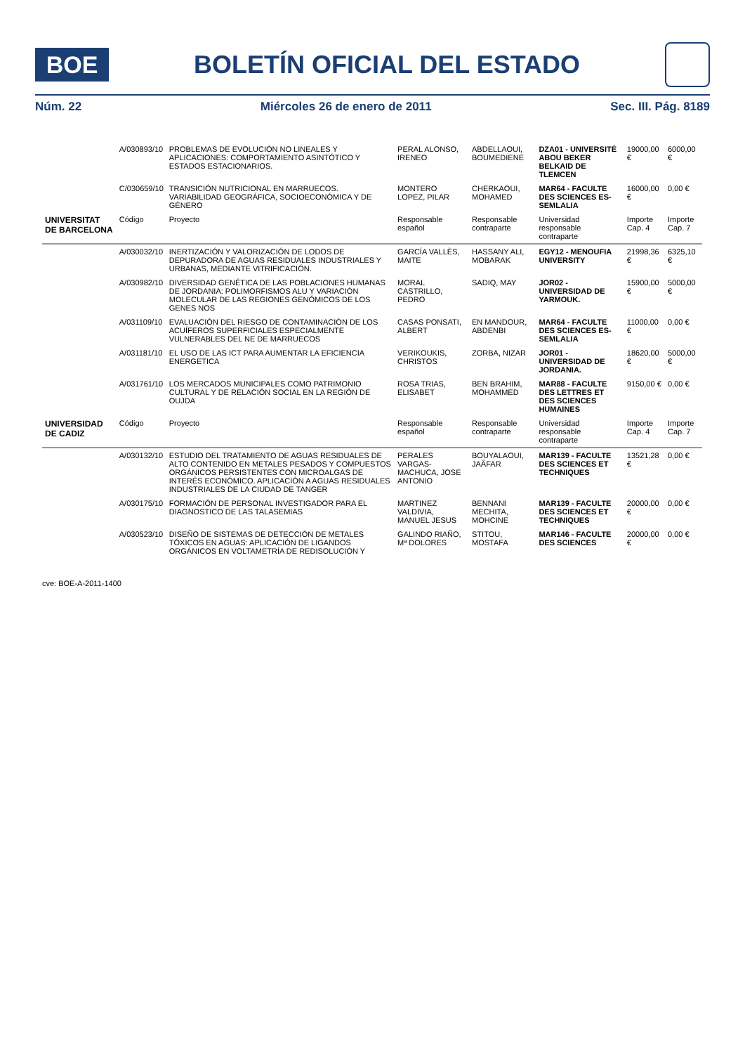BOE
BOLETÍN OFICIAL DEL ESTADO
Núm. 22 Miércoles 26 de enero de 2011 Sec. III. Pág. 8189
| | A/030893/10 | PROBLEMAS DE EVOLUCIÓN NO LINEALES Y APLICACIONES: COMPORTAMIENTO ASINTÓTICO Y ESTADOS ESTACIONARIOS. | PERAL ALONSO, IRENEO | ABDELLAOUI, BOUMEDIENE | DZA01 - UNIVERSITÉ ABOU BEKER BELKAID DE TLEMCEN | 19000,00 € | 6000,00 € |
| | C/030659/10 | TRANSICIÓN NUTRICIONAL EN MARRUECOS. VARIABILIDAD GEOGRÁFICA, SOCIOECONÓMICA Y DE GÉNERO | MONTERO LOPEZ, PILAR | CHERKAOUI, MOHAMED | MAR64 - FACULTE DES SCIENCES ES-SEMLALIA | 16000,00 € | 0,00 € |
| UNIVERSITAT DE BARCELONA | Código | Proyecto | Responsable español | Responsable contraparte | Universidad responsable contraparte | Importe Cap. 4 | Importe Cap. 7 |
| | A/030032/10 | INERTIZACIÓN Y VALORIZACIÓN DE LODOS DE DEPURADORA DE AGUAS RESIDUALES INDUSTRIALES Y URBANAS, MEDIANTE VITRIFICACIÓN. | GARCÍA VALLÈS, MAITE | HASSANY ALI, MOBARAK | EGY12 - MENOUFIA UNIVERSITY | 21998,36 € | 6325,10 € |
| | A/030982/10 | DIVERSIDAD GENÉTICA DE LAS POBLACIONES HUMANAS DE JORDANIA: POLIMORFISMOS ALU Y VARIACIÓN MOLECULAR DE LAS REGIONES GENÓMICOS DE LOS GENES NOS | MORAL CASTRILLO, PEDRO | SADIQ, MAY | JOR02 - UNIVERSIDAD DE YARMOUK. | 15900,00 € | 5000,00 € |
| | A/031109/10 | EVALUACIÓN DEL RIESGO DE CONTAMINACIÓN DE LOS ACUÍFEROS SUPERFICIALES ESPECIALMENTE VULNERABLES DEL NE DE MARRUECOS | CASAS PONSATI, ALBERT | EN MANDOUR, ABDENBI | MAR64 - FACULTE DES SCIENCES ES-SEMLALIA | 11000,00 € | 0,00 € |
| | A/031181/10 | EL USO DE LAS ICT PARA AUMENTAR LA EFICIENCIA ENERGETICA | VERIKOUKIS, CHRISTOS | ZORBA, NIZAR | JOR01 - UNIVERSIDAD DE JORDANIA. | 18620,00 € | 5000,00 € |
| | A/031761/10 | LOS MERCADOS MUNICIPALES COMO PATRIMONIO CULTURAL Y DE RELACIÓN SOCIAL EN LA REGIÓN DE OUJDA | ROSA TRIAS, ELISABET | BEN BRAHIM, MOHAMMED | MAR88 - FACULTE DES LETTRES ET DES SCIENCES HUMAINES | 9150,00 € | 0,00 € |
| UNIVERSIDAD DE CADIZ | Código | Proyecto | Responsable español | Responsable contraparte | Universidad responsable contraparte | Importe Cap. 4 | Importe Cap. 7 |
| | A/030132/10 | ESTUDIO DEL TRATAMIENTO DE AGUAS RESIDUALES DE ALTO CONTENIDO EN METALES PESADOS Y COMPUESTOS ORGÁNICOS PERSISTENTES CON MICROALGAS DE INTERÉS ECONÓMICO. APLICACIÓN A AGUAS RESIDUALES INDUSTRIALES DE LA CIUDAD DE TANGER | PERALES VARGAS-MACHUCA, JOSE ANTONIO | BOUYALAOUI, JAÂFAR | MAR139 - FACULTE DES SCIENCES ET TECHNIQUES | 13521,28 € | 0,00 € |
| | A/030175/10 | FORMACIÓN DE PERSONAL INVESTIGADOR PARA EL DIAGNOSTICO DE LAS TALASEMIAS | MARTINEZ VALDIVIA, MANUEL JESUS | BENNANI MECHITA, MOHCINE | MAR139 - FACULTE DES SCIENCES ET TECHNIQUES | 20000,00 € | 0,00 € |
| | A/030523/10 | DISEÑO DE SISTEMAS DE DETECCIÓN DE METALES TÓXICOS EN AGUAS: APLICACIÓN DE LIGANDOS ORGÁNICOS EN VOLTAMETRÍA DE REDISOLUCIÓN Y | GALINDO RIAÑO, Mª DOLORES | STITOU, MOSTAFA | MAR146 - FACULTE DES SCIENCES | 20000,00 € | 0,00 € |
cve: BOE-A-2011-1400